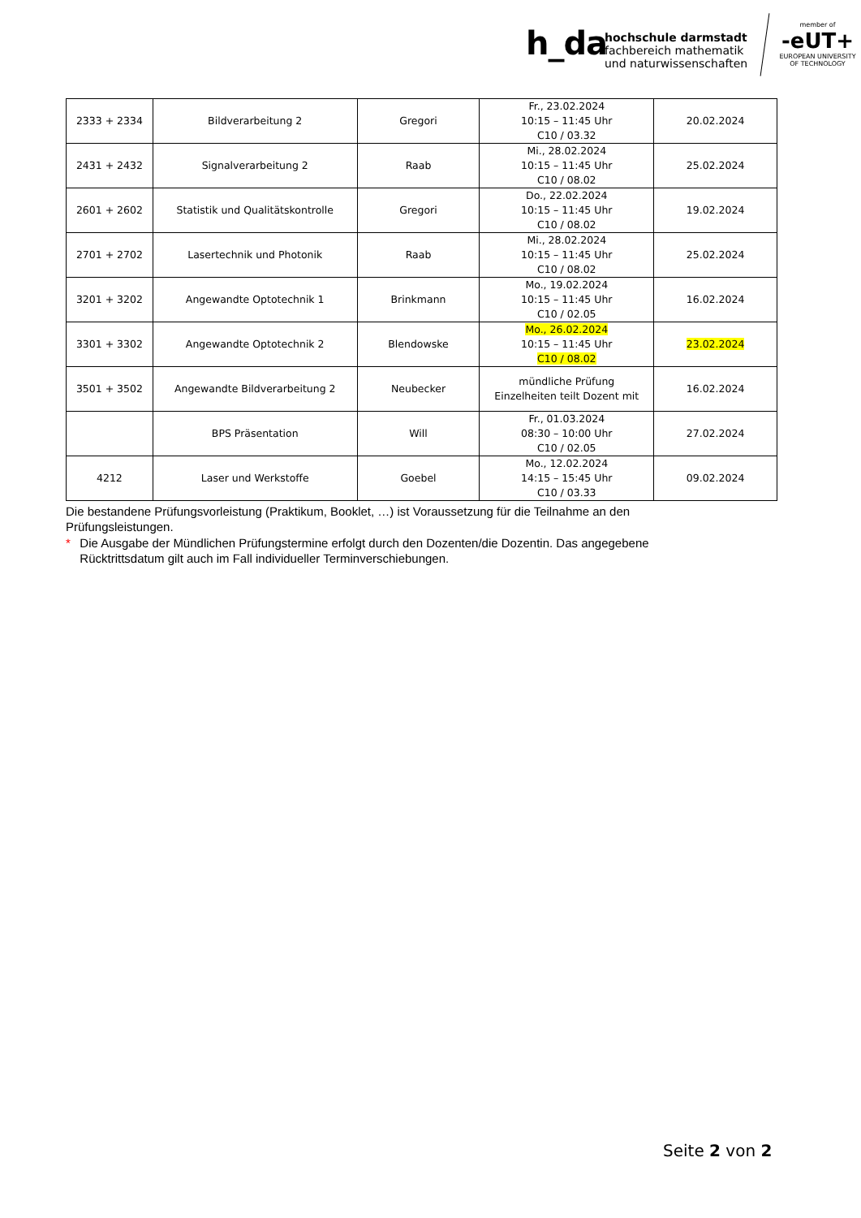h_da
hochschule darmstadt
fachbereich mathematik
und naturwissenschaften
member of
-eUT+
EUROPEAN UNIVERSITY OF TECHNOLOGY
| 2333 + 2334 | Bildverarbeitung 2 | Gregori | Fr., 23.02.2024 10:15 – 11:45 Uhr C10 / 03.32 | 20.02.2024 |
| 2431 + 2432 | Signalverarbeitung 2 | Raab | Mi., 28.02.2024 10:15 – 11:45 Uhr C10 / 08.02 | 25.02.2024 |
| 2601 + 2602 | Statistik und Qualitätskontrolle | Gregori | Do., 22.02.2024 10:15 – 11:45 Uhr C10 / 08.02 | 19.02.2024 |
| 2701 + 2702 | Lasertechnik und Photonik | Raab | Mi., 28.02.2024 10:15 – 11:45 Uhr C10 / 08.02 | 25.02.2024 |
| 3201 + 3202 | Angewandte Optotechnik 1 | Brinkmann | Mo., 19.02.2024 10:15 – 11:45 Uhr C10 / 02.05 | 16.02.2024 |
| 3301 + 3302 | Angewandte Optotechnik 2 | Blendowske | Mo., 26.02.2024 10:15 – 11:45 Uhr C10 / 08.02 | 23.02.2024 |
| 3501 + 3502 | Angewandte Bildverarbeitung 2 | Neubecker | mündliche Prüfung Einzelheiten teilt Dozent mit | 16.02.2024 |
| | BPS Präsentation | Will | Fr., 01.03.2024 08:30 – 10:00 Uhr C10 / 02.05 | 27.02.2024 |
| 4212 | Laser und Werkstoffe | Goebel | Mo., 12.02.2024 14:15 – 15:45 Uhr C10 / 03.33 | 09.02.2024 |
Die bestandene Prüfungsvorleistung (Praktikum, Booklet, …) ist Voraussetzung für die Teilnahme an den Prüfungsleistungen.
* Die Ausgabe der Mündlichen Prüfungstermine erfolgt durch den Dozenten/die Dozentin. Das angegebene Rücktrittsdatum gilt auch im Fall individueller Terminverschiebungen.
Seite 2 von 2